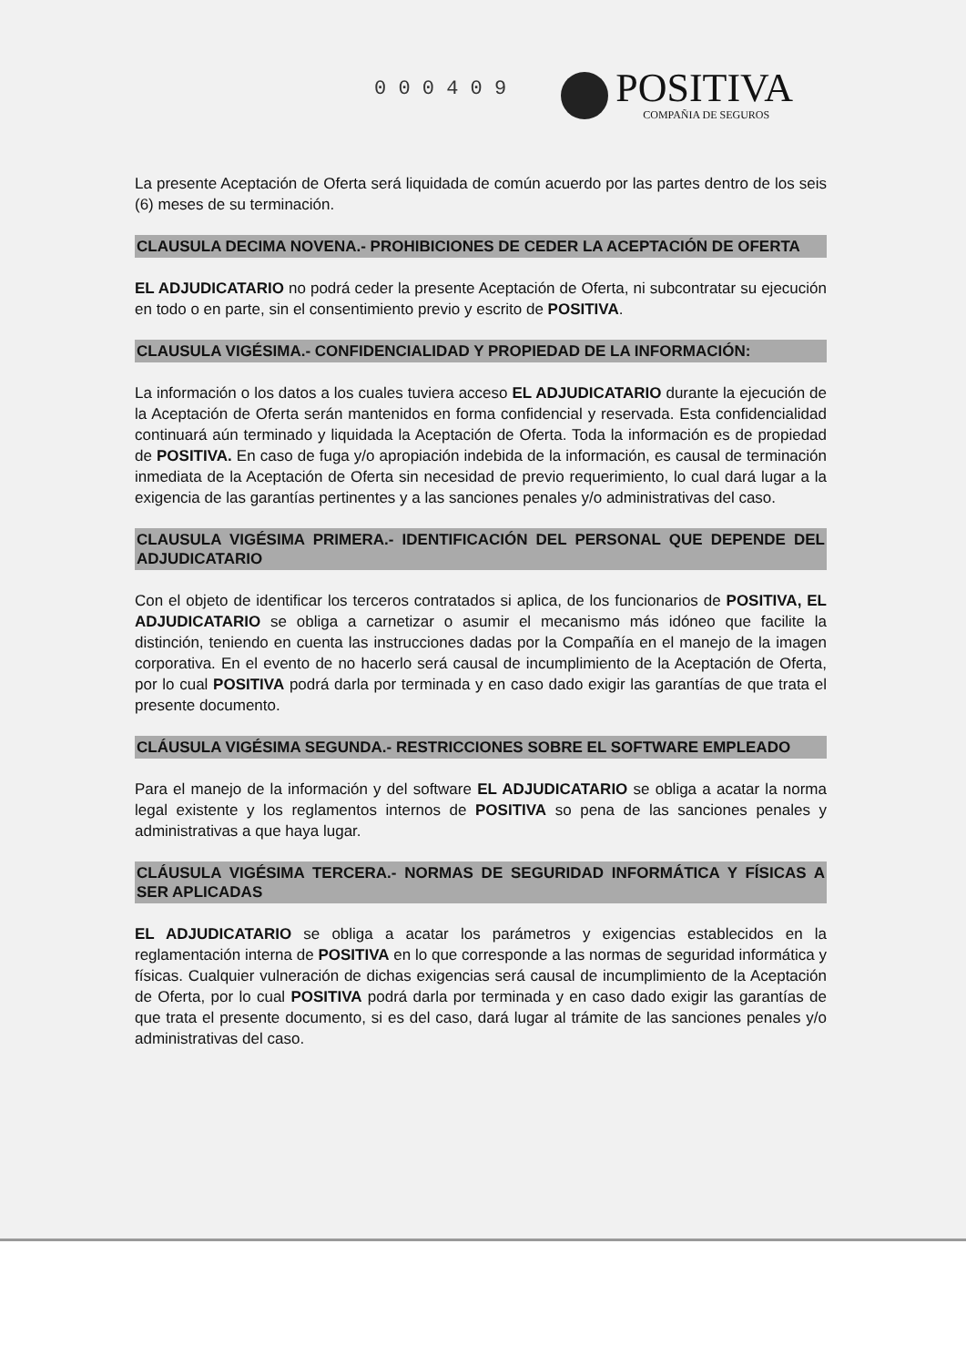0 0 0 4 0 9
POSITIVA
COMPAÑIA DE SEGUROS
La presente Aceptación de Oferta será liquidada de común acuerdo por las partes dentro de los seis (6) meses de su terminación.
CLAUSULA DECIMA NOVENA.- PROHIBICIONES DE CEDER LA ACEPTACIÓN DE OFERTA
EL ADJUDICATARIO no podrá ceder la presente Aceptación de Oferta, ni subcontratar su ejecución en todo o en parte, sin el consentimiento previo y escrito de POSITIVA.
CLAUSULA VIGÉSIMA.- CONFIDENCIALIDAD Y PROPIEDAD DE LA INFORMACIÓN:
La información o los datos a los cuales tuviera acceso EL ADJUDICATARIO durante la ejecución de la Aceptación de Oferta serán mantenidos en forma confidencial y reservada. Esta confidencialidad continuará aún terminado y liquidada la Aceptación de Oferta. Toda la información es de propiedad de POSITIVA. En caso de fuga y/o apropiación indebida de la información, es causal de terminación inmediata de la Aceptación de Oferta sin necesidad de previo requerimiento, lo cual dará lugar a la exigencia de las garantías pertinentes y a las sanciones penales y/o administrativas del caso.
CLAUSULA VIGÉSIMA PRIMERA.- IDENTIFICACIÓN DEL PERSONAL QUE DEPENDE DEL ADJUDICATARIO
Con el objeto de identificar los terceros contratados si aplica, de los funcionarios de POSITIVA, EL ADJUDICATARIO se obliga a carnetizar o asumir el mecanismo más idóneo que facilite la distinción, teniendo en cuenta las instrucciones dadas por la Compañía en el manejo de la imagen corporativa. En el evento de no hacerlo será causal de incumplimiento de la Aceptación de Oferta, por lo cual POSITIVA podrá darla por terminada y en caso dado exigir las garantías de que trata el presente documento.
CLÁUSULA VIGÉSIMA SEGUNDA.- RESTRICCIONES SOBRE EL SOFTWARE EMPLEADO
Para el manejo de la información y del software EL ADJUDICATARIO se obliga a acatar la norma legal existente y los reglamentos internos de POSITIVA so pena de las sanciones penales y administrativas a que haya lugar.
CLÁUSULA VIGÉSIMA TERCERA.- NORMAS DE SEGURIDAD INFORMÁTICA Y FÍSICAS A SER APLICADAS
EL ADJUDICATARIO se obliga a acatar los parámetros y exigencias establecidos en la reglamentación interna de POSITIVA en lo que corresponde a las normas de seguridad informática y físicas. Cualquier vulneración de dichas exigencias será causal de incumplimiento de la Aceptación de Oferta, por lo cual POSITIVA podrá darla por terminada y en caso dado exigir las garantías de que trata el presente documento, si es del caso, dará lugar al trámite de las sanciones penales y/o administrativas del caso.